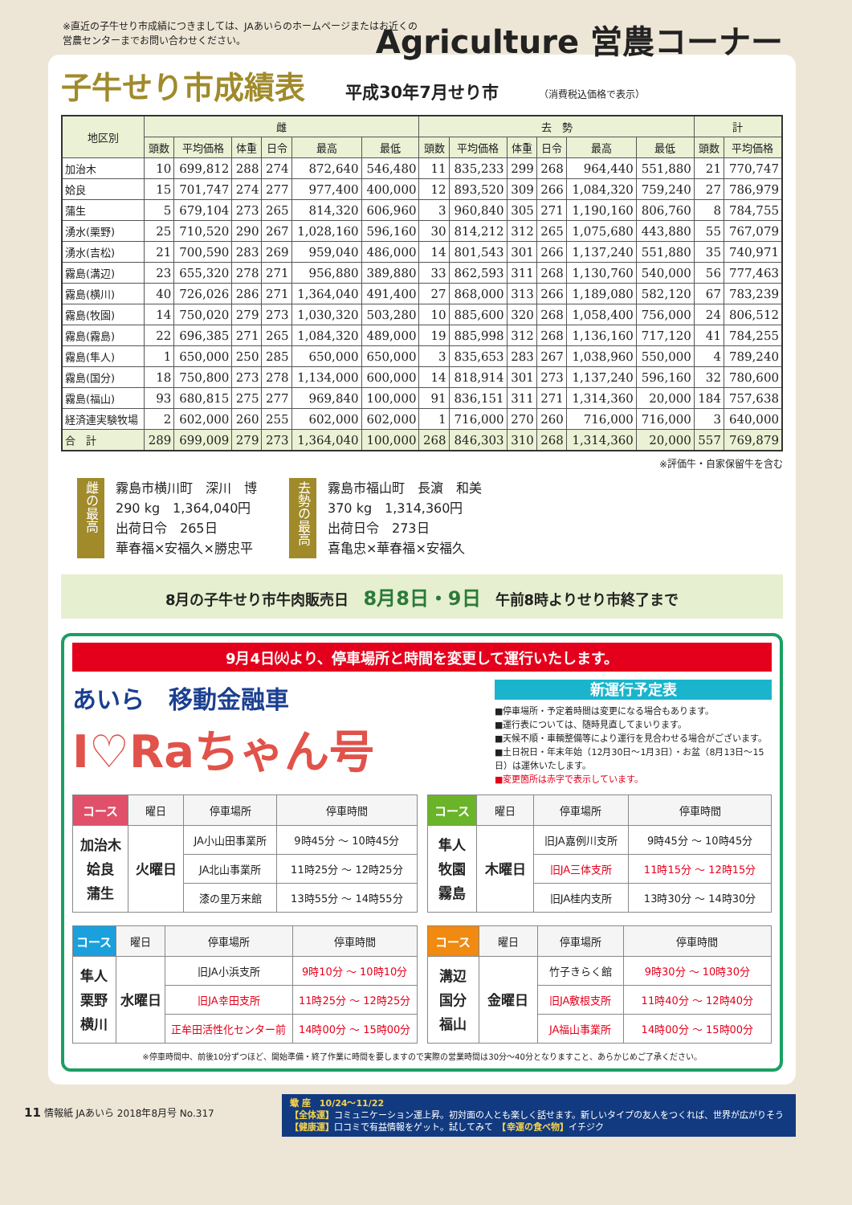※直近の子牛せり市成績につきましては、JAあいらのホームページまたはお近くの
営農センターまでお問い合わせください。
Agriculture 営農コーナー
子牛せり市成績表 平成30年7月せり市 （消費税込価格で表示）
| 地区別 | 雌 | | | | | | 去 勢 | | | | | | 計 | |
| --- | --- | --- | --- | --- | --- | --- | --- | --- | --- | --- | --- | --- | --- | --- |
| | 頭数 | 平均価格 | 体重 | 日令 | 最高 | 最低 | 頭数 | 平均価格 | 体重 | 日令 | 最高 | 最低 | 頭数 | 平均価格 |
| 加治木 | 10 | 699,812 | 288 | 274 | 872,640 | 546,480 | 11 | 835,233 | 299 | 268 | 964,440 | 551,880 | 21 | 770,747 |
| 姶良 | 15 | 701,747 | 274 | 277 | 977,400 | 400,000 | 12 | 893,520 | 309 | 266 | 1,084,320 | 759,240 | 27 | 786,979 |
| 蒲生 | 5 | 679,104 | 273 | 265 | 814,320 | 606,960 | 3 | 960,840 | 305 | 271 | 1,190,160 | 806,760 | 8 | 784,755 |
| 湧水(栗野) | 25 | 710,520 | 290 | 267 | 1,028,160 | 596,160 | 30 | 814,212 | 312 | 265 | 1,075,680 | 443,880 | 55 | 767,079 |
| 湧水(吉松) | 21 | 700,590 | 283 | 269 | 959,040 | 486,000 | 14 | 801,543 | 301 | 266 | 1,137,240 | 551,880 | 35 | 740,971 |
| 霧島(溝辺) | 23 | 655,320 | 278 | 271 | 956,880 | 389,880 | 33 | 862,593 | 311 | 268 | 1,130,760 | 540,000 | 56 | 777,463 |
| 霧島(横川) | 40 | 726,026 | 286 | 271 | 1,364,040 | 491,400 | 27 | 868,000 | 313 | 266 | 1,189,080 | 582,120 | 67 | 783,239 |
| 霧島(牧園) | 14 | 750,020 | 279 | 273 | 1,030,320 | 503,280 | 10 | 885,600 | 320 | 268 | 1,058,400 | 756,000 | 24 | 806,512 |
| 霧島(霧島) | 22 | 696,385 | 271 | 265 | 1,084,320 | 489,000 | 19 | 885,998 | 312 | 268 | 1,136,160 | 717,120 | 41 | 784,255 |
| 霧島(隼人) | 1 | 650,000 | 250 | 285 | 650,000 | 650,000 | 3 | 835,653 | 283 | 267 | 1,038,960 | 550,000 | 4 | 789,240 |
| 霧島(国分) | 18 | 750,800 | 273 | 278 | 1,134,000 | 600,000 | 14 | 818,914 | 301 | 273 | 1,137,240 | 596,160 | 32 | 780,600 |
| 霧島(福山) | 93 | 680,815 | 275 | 277 | 969,840 | 100,000 | 91 | 836,151 | 311 | 271 | 1,314,360 | 20,000 | 184 | 757,638 |
| 経済連実験牧場 | 2 | 602,000 | 260 | 255 | 602,000 | 602,000 | 1 | 716,000 | 270 | 260 | 716,000 | 716,000 | 3 | 640,000 |
| 合 計 | 289 | 699,009 | 279 | 273 | 1,364,040 | 100,000 | 268 | 846,303 | 310 | 268 | 1,314,360 | 20,000 | 557 | 769,879 |
※評価牛・自家保留牛を含む
雌の最高
霧島市横川町　深川　博
290 kg　1,364,040円
出荷日令　265日
華春福×安福久×勝忠平
去勢の最高
霧島市福山町　長濵　和美
370 kg　1,314,360円
出荷日令　273日
喜亀忠×華春福×安福久
8月の子牛せり市牛肉販売日　8月8日・9日　午前8時よりせり市終了まで
9月4日㈫より、停車場所と時間を変更して運行いたします。
あいら　移動金融車
I♡Raちゃん号
新運行予定表
■停車場所・予定着時間は変更になる場合もあります。
■運行表については、随時見直してまいります。
■天候不順・車輌整備等により運行を見合わせる場合がございます。
■土日祝日・年末年始（12月30日〜1月3日）・お盆（8月13日〜15日）は運休いたします。
■変更箇所は赤字で表示しています。
| コース | 曜日 | 停車場所 | 停車時間 |
| --- | --- | --- | --- |
| 加治木 姶良 蒲生 | 火曜日 | JA小山田事業所 | 9時45分 〜 10時45分 |
| | | JA北山事業所 | 11時25分 〜 12時25分 |
| | | 漆の里万来館 | 13時55分 〜 14時55分 |
| コース | 曜日 | 停車場所 | 停車時間 |
| --- | --- | --- | --- |
| 隼人 牧園 霧島 | 木曜日 | 旧JA嘉例川支所 | 9時45分 〜 10時45分 |
| | | 旧JA三体支所 | 11時15分 〜 12時15分 |
| | | 旧JA桂内支所 | 13時30分 〜 14時30分 |
| コース | 曜日 | 停車場所 | 停車時間 |
| --- | --- | --- | --- |
| 隼人 栗野 横川 | 水曜日 | 旧JA小浜支所 | 9時10分 〜 10時10分 |
| | | 旧JA幸田支所 | 11時25分 〜 12時25分 |
| | | 正牟田活性化センター前 | 14時00分 〜 15時00分 |
| コース | 曜日 | 停車場所 | 停車時間 |
| --- | --- | --- | --- |
| 溝辺 国分 福山 | 金曜日 | 竹子きらく館 | 9時30分 〜 10時30分 |
| | | 旧JA敷根支所 | 11時40分 〜 12時40分 |
| | | JA福山事業所 | 14時00分 〜 15時00分 |
※停車時間中、前後10分ずつほど、開始準備・終了作業に時間を要しますので実際の営業時間は30分〜40分となりますこと、あらかじめご了承ください。
11 情報紙 JAあいら 2018年8月号 No.317
蠍 座　10/24〜11/22
【全体運】コミュニケーション運上昇。初対面の人とも楽しく話せます。新しいタイプの友人をつくれば、世界が広がりそう
【健康運】口コミで有益情報をゲット。試してみて　【幸運の食べ物】イチジク